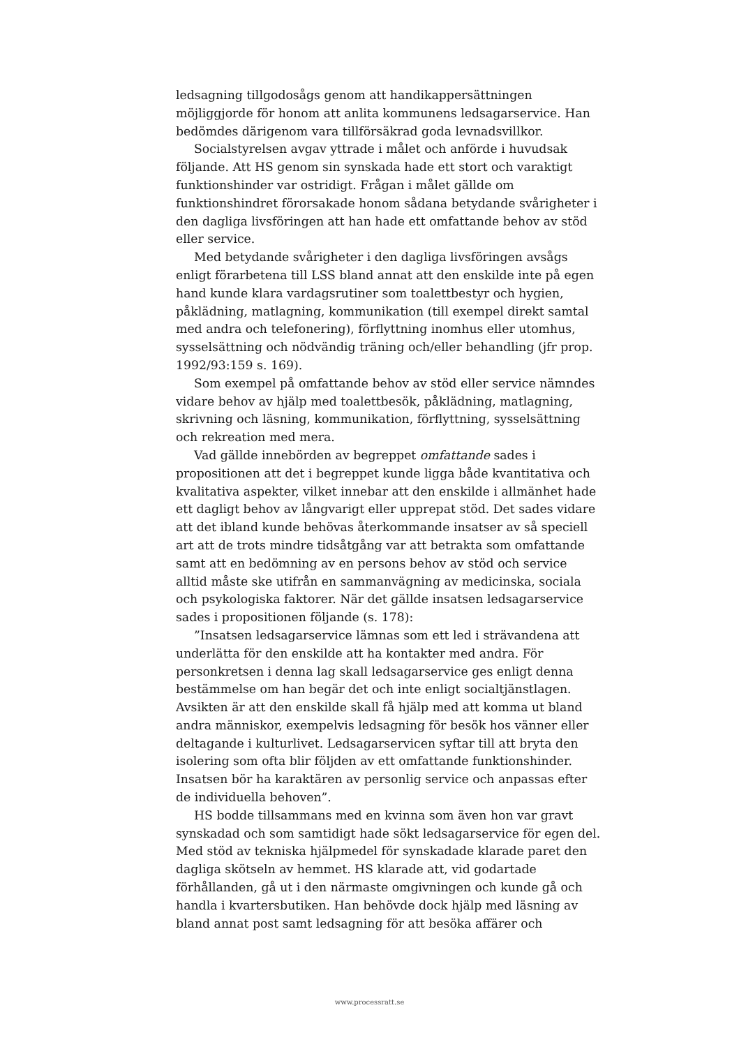ledsagning tillgodosågs genom att handikappersättningen möjliggjorde för honom att anlita kommunens ledsagarservice. Han bedömdes därigenom vara tillförsäkrad goda levnadsvillkor.
Socialstyrelsen avgav yttrade i målet och anförde i huvudsak följande. Att HS genom sin synskada hade ett stort och varaktigt funktionshinder var ostridigt. Frågan i målet gällde om funktionshindret förorsakade honom sådana betydande svårigheter i den dagliga livsföringen att han hade ett omfattande behov av stöd eller service.
Med betydande svårigheter i den dagliga livsföringen avsågs enligt förarbetena till LSS bland annat att den enskilde inte på egen hand kunde klara vardagsrutiner som toalettbestyr och hygien, påklädning, matlagning, kommunikation (till exempel direkt samtal med andra och telefonering), förflyttning inomhus eller utomhus, sysselsättning och nödvändig träning och/eller behandling (jfr prop. 1992/93:159 s. 169).
Som exempel på omfattande behov av stöd eller service nämndes vidare behov av hjälp med toalettbesök, påklädning, matlagning, skrivning och läsning, kommunikation, förflyttning, sysselsättning och rekreation med mera.
Vad gällde innebörden av begreppet omfattande sades i propositionen att det i begreppet kunde ligga både kvantitativa och kvalitativa aspekter, vilket innebar att den enskilde i allmänhet hade ett dagligt behov av långvarigt eller upprepat stöd. Det sades vidare att det ibland kunde behövas återkommande insatser av så speciell art att de trots mindre tidsåtgång var att betrakta som omfattande samt att en bedömning av en persons behov av stöd och service alltid måste ske utifrån en sammanvägning av medicinska, sociala och psykologiska faktorer. När det gällde insatsen ledsagarservice sades i propositionen följande (s. 178):
”Insatsen ledsagarservice lämnas som ett led i strävandena att underlätta för den enskilde att ha kontakter med andra. För personkretsen i denna lag skall ledsagarservice ges enligt denna bestämmelse om han begär det och inte enligt socialtjänstlagen. Avsikten är att den enskilde skall få hjälp med att komma ut bland andra människor, exempelvis ledsagning för besök hos vänner eller deltagande i kulturlivet. Ledsagarservicen syftar till att bryta den isolering som ofta blir följden av ett omfattande funktionshinder. Insatsen bör ha karaktären av personlig service och anpassas efter de individuella behoven”.
HS bodde tillsammans med en kvinna som även hon var gravt synskadad och som samtidigt hade sökt ledsagarservice för egen del. Med stöd av tekniska hjälpmedel för synskadade klarade paret den dagliga skötseln av hemmet. HS klarade att, vid godartade förhållanden, gå ut i den närmaste omgivningen och kunde gå och handla i kvartersbutiken. Han behövde dock hjälp med läsning av bland annat post samt ledsagning för att besöka affärer och
www.processratt.se